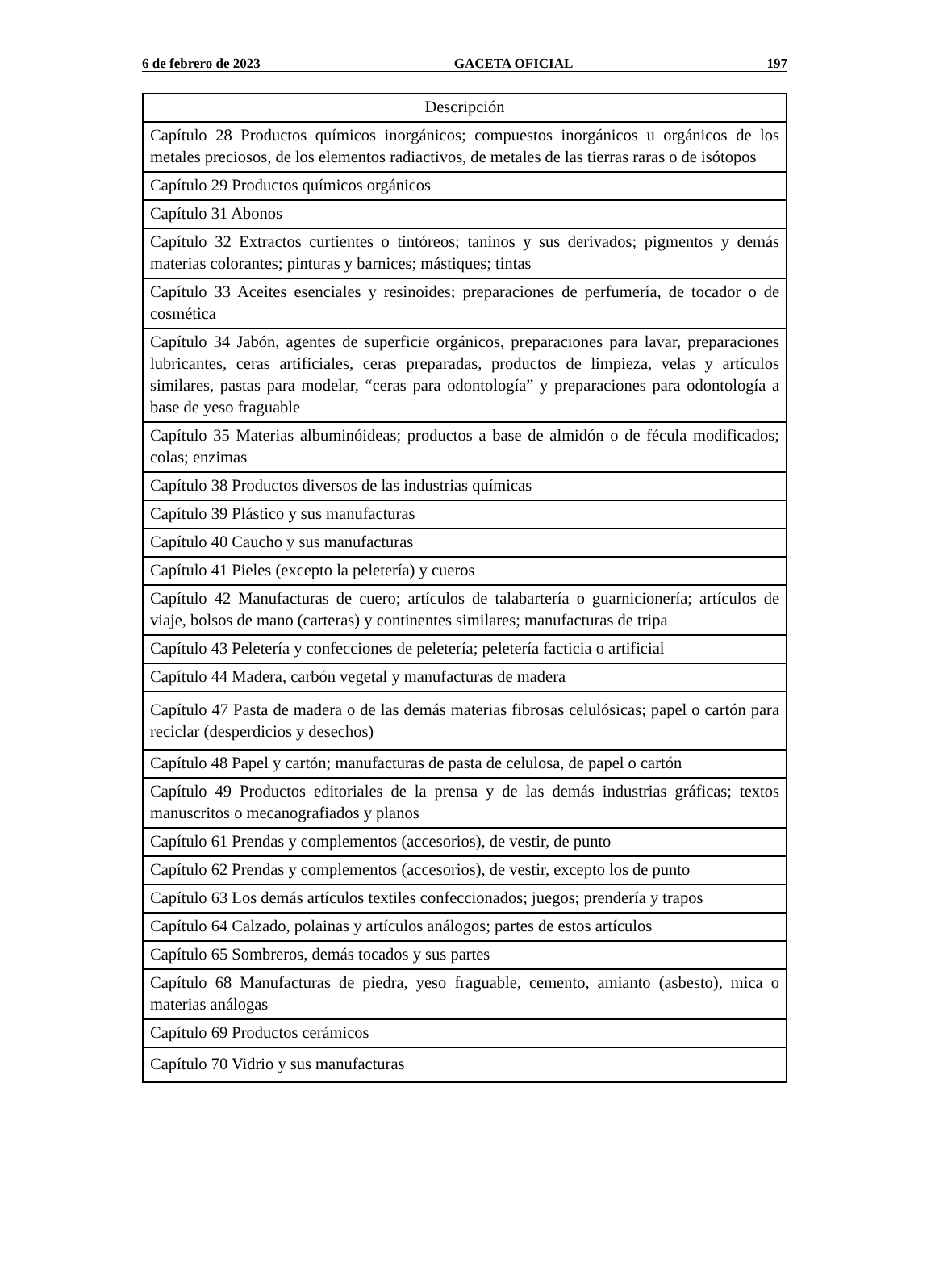6 de febrero de 2023 GACETA OFICIAL 197
| Descripción |
| --- |
| Capítulo 28 Productos químicos inorgánicos; compuestos inorgánicos u orgánicos de los metales preciosos, de los elementos radiactivos, de metales de las tierras raras o de isótopos |
| Capítulo 29 Productos químicos orgánicos |
| Capítulo 31 Abonos |
| Capítulo 32 Extractos curtientes o tintóreos; taninos y sus derivados; pigmentos y demás materias colorantes; pinturas y barnices; mástiques; tintas |
| Capítulo 33 Aceites esenciales y resinoides; preparaciones de perfumería, de tocador o de cosmética |
| Capítulo 34 Jabón, agentes de superficie orgánicos, preparaciones para lavar, preparaciones lubricantes, ceras artificiales, ceras preparadas, productos de limpieza, velas y artículos similares, pastas para modelar, “ceras para odontología” y preparaciones para odontología a base de yeso fraguable |
| Capítulo 35 Materias albuminóideas; productos a base de almidón o de fécula modificados; colas; enzimas |
| Capítulo 38 Productos diversos de las industrias químicas |
| Capítulo 39 Plástico y sus manufacturas |
| Capítulo 40 Caucho y sus manufacturas |
| Capítulo 41 Pieles (excepto la peletería) y cueros |
| Capítulo 42 Manufacturas de cuero; artículos de talabartería o guarnicionería; artículos de viaje, bolsos de mano (carteras) y continentes similares; manufacturas de tripa |
| Capítulo 43 Peletería y confecciones de peletería; peletería facticia o artificial |
| Capítulo 44 Madera, carbón vegetal y manufacturas de madera |
| Capítulo 47 Pasta de madera o de las demás materias fibrosas celulósicas; papel o cartón para reciclar (desperdicios y desechos) |
| Capítulo 48 Papel y cartón; manufacturas de pasta de celulosa, de papel o cartón |
| Capítulo 49 Productos editoriales de la prensa y de las demás industrias gráficas; textos manuscritos o mecanografiados y planos |
| Capítulo 61 Prendas y complementos (accesorios), de vestir, de punto |
| Capítulo 62 Prendas y complementos (accesorios), de vestir, excepto los de punto |
| Capítulo 63 Los demás artículos textiles confeccionados; juegos; prendería y trapos |
| Capítulo 64 Calzado, polainas y artículos análogos; partes de estos artículos |
| Capítulo 65 Sombreros, demás tocados y sus partes |
| Capítulo 68 Manufacturas de piedra, yeso fraguable, cemento, amianto (asbesto), mica o materias análogas |
| Capítulo 69 Productos cerámicos |
| Capítulo 70 Vidrio y sus manufacturas |